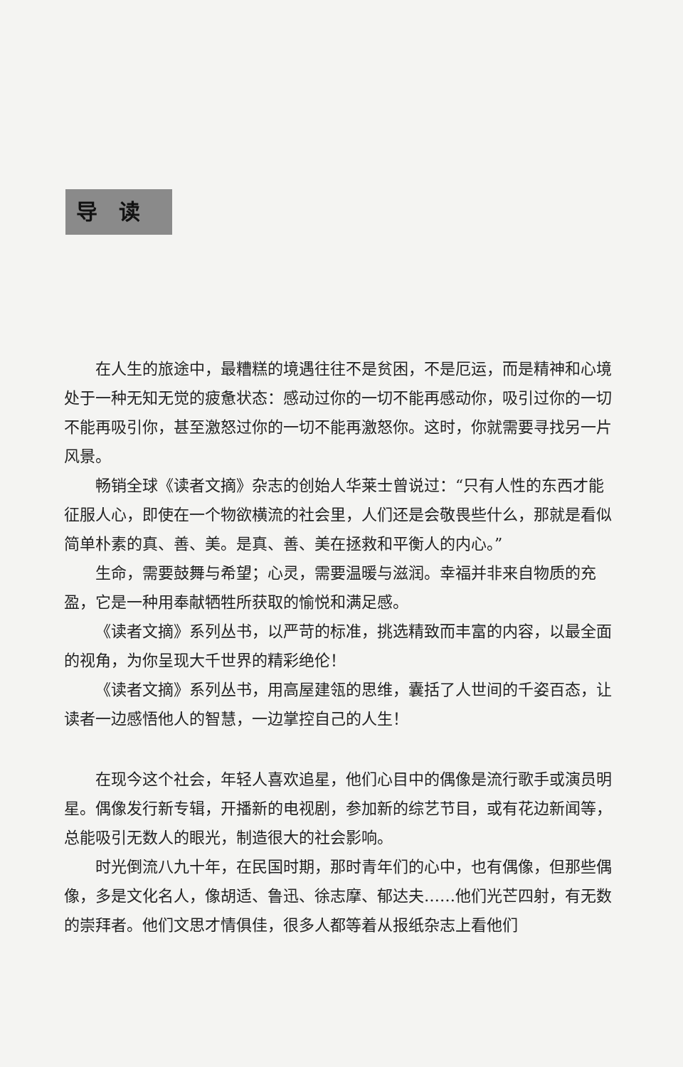导读
在人生的旅途中，最糟糕的境遇往往不是贫困，不是厄运，而是精神和心境处于一种无知无觉的疲惫状态：感动过你的一切不能再感动你，吸引过你的一切不能再吸引你，甚至激怒过你的一切不能再激怒你。这时，你就需要寻找另一片风景。
畅销全球《读者文摘》杂志的创始人华莱士曾说过：“只有人性的东西才能征服人心，即使在一个物欲横流的社会里，人们还是会敬畏些什么，那就是看似简单朴素的真、善、美。是真、善、美在拯救和平衡人的内心。”
生命，需要鼓舞与希望；心灵，需要温暖与滋润。幸福并非来自物质的充盈，它是一种用奉献牺牲所获取的愉悦和满足感。
《读者文摘》系列丛书，以严苛的标准，挑选精致而丰富的内容，以最全面的视角，为你呈现大千世界的精彩绝伦！
《读者文摘》系列丛书，用高屋建瓴的思维，囊括了人世间的千姿百态，让读者一边感悟他人的智慧，一边掌控自己的人生！
在现今这个社会，年轻人喜欢追星，他们心目中的偶像是流行歌手或演员明星。偶像发行新专辑，开播新的电视剧，参加新的综艺节目，或有花边新闻等，总能吸引无数人的眼光，制造很大的社会影响。
时光倒流八九十年，在民国时期，那时青年们的心中，也有偶像，但那些偶像，多是文化名人，像胡适、鲁迅、徐志摩、郁达夫……他们光芒四射，有无数的崇拜者。他们文思才情俱佳，很多人都等着从报纸杂志上看他们